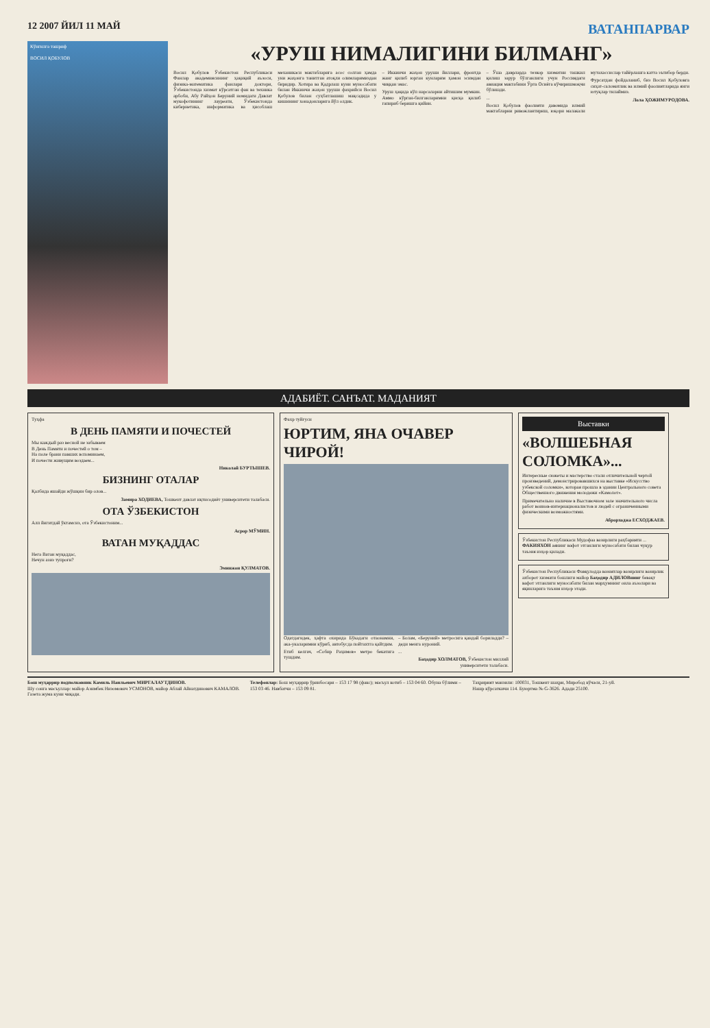12 2007 ЙИЛ 11 МАЙ ВАТАНПАРВАР
Кўнгилга ташриф
ВОСИЛ ҚОБУЛОВ
«УРУШ НИМАЛИГИНИ БИЛМАНГ»
Восил Қобулов Ўзбекистон Республикаси Фанлар академиясининг ҳақиқий аъзоси, физика-математика фанлари доктори, Ўзбекистонда хизмат кўрсатган фан ва техника арбоби, Абу Райҳон Беруний номидаги Давлат мукофотининг лауреати, Ўзбекистонда кибернетика, информатика ва ҳисоблаш механикаси мактабларига асос солган ҳамда уни жаҳонга танитган атоқли олимларимиздан биридир. Хотира ва Қадрлаш куни муносабати билан Иккинчи жаҳон уруши фахрийси Восил Қобулов билан суҳбатлашиш мақсадида у кишининг хонадонларига йўл олдик.
– Иккинчи жаҳон уруши йиллари, фронтда жанг қилиб юрган кунларим ҳамон эсимдан чиққан эмас.
Уруш ҳақида кўп нарсаларни айтишим мумкин. Аммо кўрган-билганларимни қисқа қилиб гапириб беришга қийин.
– Ўша даврларда тезкор хизматни ташкил қилиш зарур бўлганлиги учун Россиядаги авиация мактабини Ўрта Осиёга кўчиришмоқчи бўлишди.
...
Восил Қобулов фаолияти давомида илмий мактабларни ривожлантириш, юқори малакали мутахассислар тайёрлашга катта эътибор берди.
Фурсатдан фойдаланиб, биз Восил Қобуловга сиҳат-саломатлик ва илмий фаолиятларида янги ютуқлар тилаймиз.
Лола ҲОЖИМУРОДОВА.
АДАБИЁТ. САНЪАТ. МАДАНИЯТ
Туҳфа
В ДЕНЬ ПАМЯТИ И ПОЧЕСТЕЙ
Мы каждый раз весной не забываем
В День Памяти и почестей о том –
На поле брани павших вспоминаем,
И почести живущим воздаем...
Николай БУРТЫШЕВ.
БИЗНИНГ ОТАЛАР
Қалбида яшайди жўшқин бир олов...
Замира ХОДИЕВА, Тошкент давлат иқтисодиёт университети талабаси.
ОТА ЎЗБЕКИСТОН
Алп йигитдай ўктамсиз, ота Ўзбекистоним...
Асрор МЎМИН.
ВАТАН МУҚАДДАС
Нега Ватан муқаддас,
Нечун азиз тупроғи?
Эминжон ҚУЛМАТОВ.
Фахр туйғуси
ЮРТИМ, ЯНА ОЧАВЕР ЧИРОЙ!
Одатдагидек, ҳафта охирида Бўкадаги отаонамни, ака-укаларимни кўриб, автобусда пойтахтга қайтдим.
Етиб келгач, «Собир Раҳимов» метро бекатига тушдим.
– Болам, «Беруний» метросига қандай бориладди? – деди менга нуроний.
...
Баҳодир ХОЛМАТОВ, Ўзбекистон миллий университети талабаси.
Выставки
«ВОЛШЕБНАЯ СОЛОМКА»...
Интересные сюжеты и мастерство стали отличительной чертой произведений, демонстрировавшихся на выставке «Искусство узбекской соломки», которая прошла в здании Центрального совета Общественного движения молодежи «Камолот».
Примечательно наличие в Выставочном зале значительного числа работ воинов-интернационалистов и людей с ограниченными физическими возможностями.
Аброрходжа ЕСХОДЖАЕВ.
Ўзбекистон Республикаси Мудофаа вазирлиги раҳбарияти ... ФАКИЯХОН аянинг вафот этганлиги муносабати билан чуқур таъзия изҳор қилади.
Ўзбекистон Республикаси Фавқулодда вазиятлар вазирлиги вазирлик ахборот хизмати бошлиги майор Баҳодир АДИЛОВнинг бевақт вафот этганлиги муносабати билан марҳумнинг оила аъзолари ва яқинларига таъзия изҳор этади.
Бош муҳаррир подполковник Камиль Наильевич МИРГАЛАУТДИНОВ.
Шу сонга масъуллар: майор Азимбек Низомович УСМОНОВ, майор Аблай Айнатдинович КАМАЛОВ.
Газета жума куни чиқади.
Телефонлар: Бош муҳаррир ўринбосари – 153 17 98 (факс); масъул котиб – 153 04 60. Обуна бўлими – 153 03 46. Навбатчи – 153 09 81.
Таҳририят манзили: 100031, Тошкент шаҳри, Миробод кўчаси, 21-уй.
Нашр кўрсаткичи 114. Буюртма № G-3626. Адади 25100.